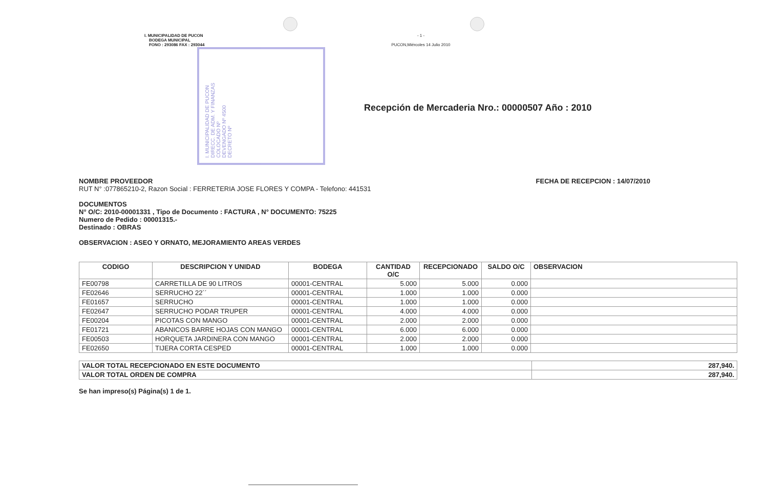I. MUNICIPALIDAD DE PUCON
BODEGA MUNICIPAL
FONO : 293086 FAX : 293044
- 1 -
PUCON,Miércoles 14 Julio 2010
I. MUNICIPALIDAD DE PUCON
DIRECC. DE ADM. Y FINANZAS
COLOCADO Nº
DEVENGADO Nº 4500
DECRETO Nº
Recepción de Mercaderia Nro.: 00000507 Año : 2010
NOMBRE PROVEEDOR FECHA DE RECEPCION : 14/07/2010
RUT N° :077865210-2, Razon Social : FERRETERIA JOSE FLORES Y COMPA - Telefono: 441531
DOCUMENTOS
N° O/C: 2010-00001331 , Tipo de Documento : FACTURA , N° DOCUMENTO: 75225
Numero de Pedido : 00001315.-
Destinado : OBRAS
OBSERVACION : ASEO Y ORNATO, MEJORAMIENTO AREAS VERDES
| CODIGO | DESCRIPCION Y UNIDAD | BODEGA | CANTIDAD O/C | RECEPCIONADO | SALDO O/C | OBSERVACION |
| --- | --- | --- | --- | --- | --- | --- |
| FE00798 | CARRETILLA DE 90 LITROS | 00001-CENTRAL | 5.000 | 5.000 | 0.000 | |
| FE02646 | SERRUCHO 22´´ | 00001-CENTRAL | 1.000 | 1.000 | 0.000 | |
| FE01657 | SERRUCHO | 00001-CENTRAL | 1.000 | 1.000 | 0.000 | |
| FE02647 | SERRUCHO PODAR TRUPER | 00001-CENTRAL | 4.000 | 4.000 | 0.000 | |
| FE00204 | PICOTAS CON MANGO | 00001-CENTRAL | 2.000 | 2.000 | 0.000 | |
| FE01721 | ABANICOS BARRE HOJAS CON MANGO | 00001-CENTRAL | 6.000 | 6.000 | 0.000 | |
| FE00503 | HORQUETA JARDINERA CON MANGO | 00001-CENTRAL | 2.000 | 2.000 | 0.000 | |
| FE02650 | TIJERA CORTA CESPED | 00001-CENTRAL | 1.000 | 1.000 | 0.000 | |
| VALOR TOTAL RECEPCIONADO EN ESTE DOCUMENTO | 287,940. |
| VALOR TOTAL ORDEN DE COMPRA | 287,940. |
Se han impreso(s) Página(s) 1 de 1.